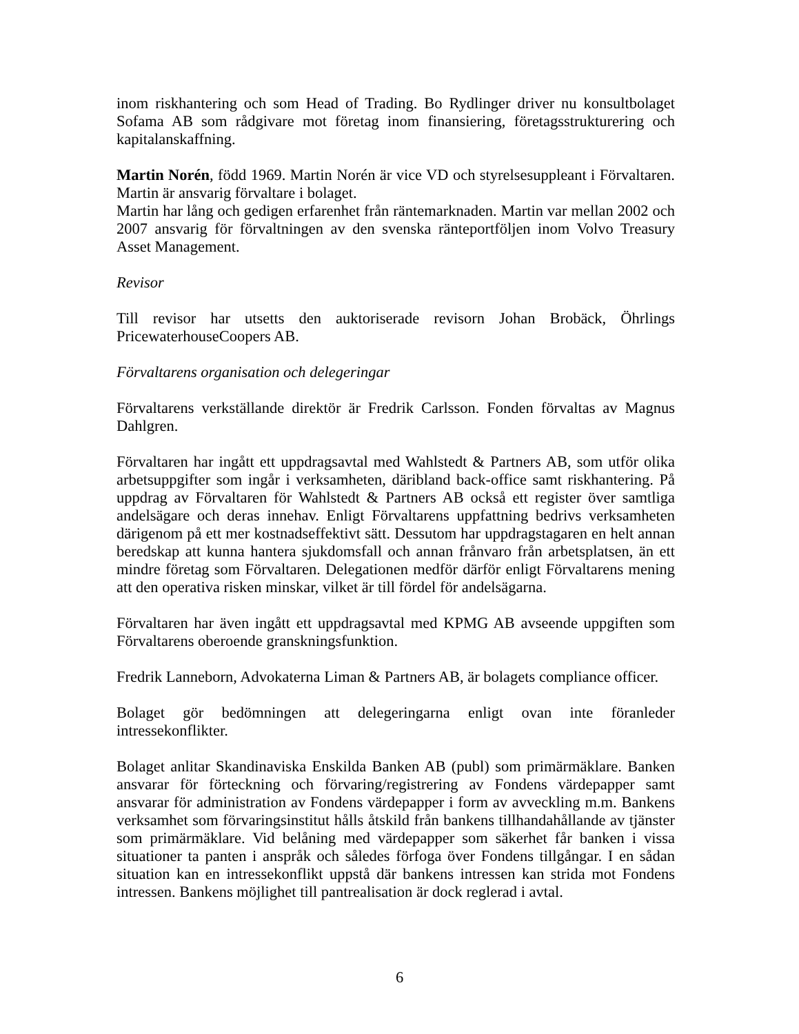inom riskhantering och som Head of Trading. Bo Rydlinger driver nu konsultbolaget Sofama AB som rådgivare mot företag inom finansiering, företagsstrukturering och kapitalanskaffning.
Martin Norén, född 1969. Martin Norén är vice VD och styrelsesuppleant i Förvaltaren. Martin är ansvarig förvaltare i bolaget.
Martin har lång och gedigen erfarenhet från räntemarknaden. Martin var mellan 2002 och 2007 ansvarig för förvaltningen av den svenska ränteportföljen inom Volvo Treasury Asset Management.
Revisor
Till revisor har utsetts den auktoriserade revisorn Johan Brobäck, Öhrlings PricewaterhouseCoopers AB.
Förvaltarens organisation och delegeringar
Förvaltarens verkställande direktör är Fredrik Carlsson. Fonden förvaltas av Magnus Dahlgren.
Förvaltaren har ingått ett uppdragsavtal med Wahlstedt & Partners AB, som utför olika arbetsuppgifter som ingår i verksamheten, däribland back-office samt riskhantering. På uppdrag av Förvaltaren för Wahlstedt & Partners AB också ett register över samtliga andelsägare och deras innehav. Enligt Förvaltarens uppfattning bedrivs verksamheten därigenom på ett mer kostnadseffektivt sätt. Dessutom har uppdragstagaren en helt annan beredskap att kunna hantera sjukdomsfall och annan frånvaro från arbetsplatsen, än ett mindre företag som Förvaltaren. Delegationen medför därför enligt Förvaltarens mening att den operativa risken minskar, vilket är till fördel för andelsägarna.
Förvaltaren har även ingått ett uppdragsavtal med KPMG AB avseende uppgiften som Förvaltarens oberoende granskningsfunktion.
Fredrik Lanneborn, Advokaterna Liman & Partners AB, är bolagets compliance officer.
Bolaget gör bedömningen att delegeringarna enligt ovan inte föranleder intressekonflikter.
Bolaget anlitar Skandinaviska Enskilda Banken AB (publ) som primärmäklare. Banken ansvarar för förteckning och förvaring/registrering av Fondens värdepapper samt ansvarar för administration av Fondens värdepapper i form av avveckling m.m. Bankens verksamhet som förvaringsinstitut hålls åtskild från bankens tillhandahållande av tjänster som primärmäklare. Vid belåning med värdepapper som säkerhet får banken i vissa situationer ta panten i anspråk och således förfoga över Fondens tillgångar. I en sådan situation kan en intressekonflikt uppstå där bankens intressen kan strida mot Fondens intressen. Bankens möjlighet till pantrealisation är dock reglerad i avtal.
6